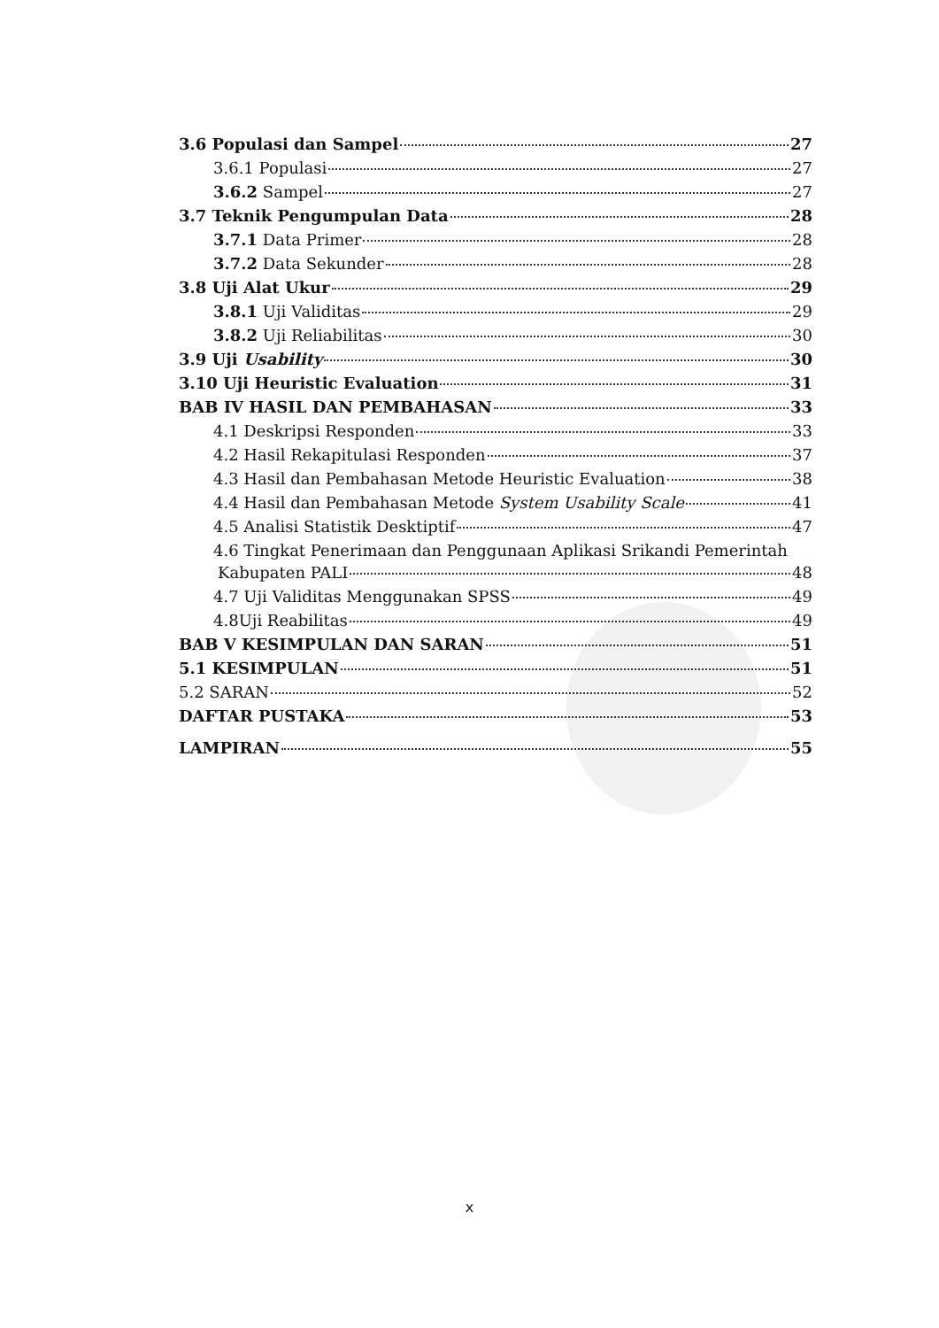3.6 Populasi dan Sampel 27
3.6.1 Populasi 27
3.6.2 Sampel 27
3.7 Teknik Pengumpulan Data 28
3.7.1 Data Primer 28
3.7.2 Data Sekunder 28
3.8 Uji Alat Ukur 29
3.8.1 Uji Validitas 29
3.8.2 Uji Reliabilitas 30
3.9 Uji Usability 30
3.10 Uji Heuristic Evaluation 31
BAB IV HASIL DAN PEMBAHASAN 33
4.1 Deskripsi Responden 33
4.2 Hasil Rekapitulasi Responden 37
4.3 Hasil dan Pembahasan Metode Heuristic Evaluation 38
4.4 Hasil dan Pembahasan Metode System Usability Scale 41
4.5 Analisi Statistik Desktiptif 47
4.6 Tingkat Penerimaan dan Penggunaan Aplikasi Srikandi Pemerintah
Kabupaten PALI 48
4.7 Uji Validitas Menggunakan SPSS 49
4.8Uji Reabilitas 49
BAB V KESIMPULAN DAN SARAN 51
5.1 KESIMPULAN 51
5.2 SARAN 52
DAFTAR PUSTAKA 53
LAMPIRAN 55
x